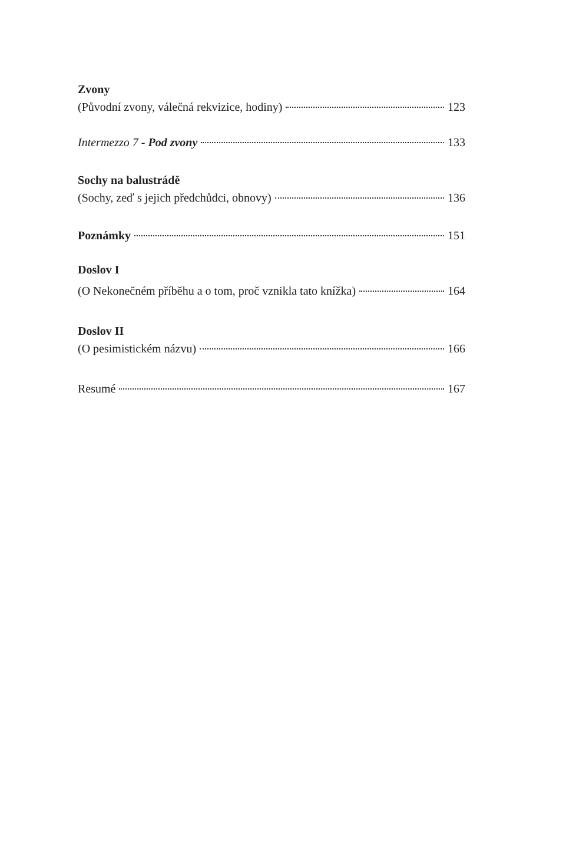Zvony
(Původní zvony, válečná rekvizice, hodiny) 123
Intermezzo 7 - Pod zvony 133
Sochy na balustrádě
(Sochy, zeď s jejich předchůdci, obnovy) 136
Poznámky 151
Doslov I
(O Nekonečném příběhu a o tom, proč vznikla tato knížka) 164
Doslov II
(O pesimistickém názvu) 166
Resumé 167